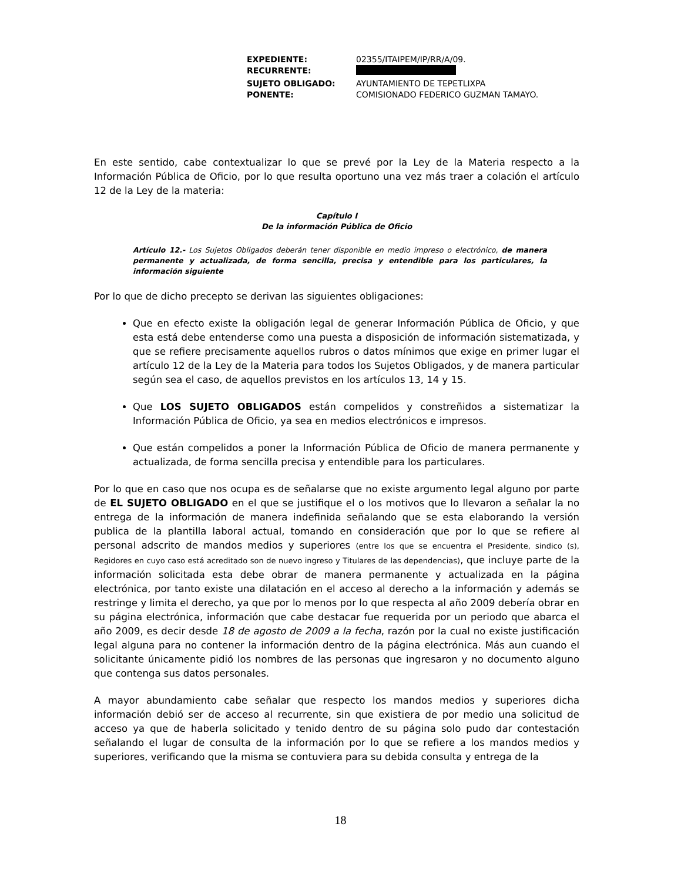| EXPEDIENTE: | 02355/ITAIPEM/IP/RR/A/09. |
| RECURRENTE: | |
| SUJETO OBLIGADO: | AYUNTAMIENTO DE TEPETLIXPA |
| PONENTE: | COMISIONADO FEDERICO GUZMAN TAMAYO. |
En este sentido, cabe contextualizar lo que se prevé por la Ley de la Materia respecto a la Información Pública de Oficio, por lo que resulta oportuno una vez más traer a colación el artículo 12 de la Ley de la materia:
Capítulo I
De la información Pública de Oficio
Artículo 12.- Los Sujetos Obligados deberán tener disponible en medio impreso o electrónico, de manera permanente y actualizada, de forma sencilla, precisa y entendible para los particulares, la información siguiente
Por lo que de dicho precepto se derivan las siguientes obligaciones:
Que en efecto existe la obligación legal de generar Información Pública de Oficio, y que esta está debe entenderse como una puesta a disposición de información sistematizada, y que se refiere precisamente aquellos rubros o datos mínimos que exige en primer lugar el artículo 12 de la Ley de la Materia para todos los Sujetos Obligados, y de manera particular según sea el caso, de aquellos previstos en los artículos 13, 14 y 15.
Que LOS SUJETO OBLIGADOS están compelidos y constreñidos a sistematizar la Información Pública de Oficio, ya sea en medios electrónicos e impresos.
Que están compelidos a poner la Información Pública de Oficio de manera permanente y actualizada, de forma sencilla precisa y entendible para los particulares.
Por lo que en caso que nos ocupa es de señalarse que no existe argumento legal alguno por parte de EL SUJETO OBLIGADO en el que se justifique el o los motivos que lo llevaron a señalar la no entrega de la información de manera indefinida señalando que se esta elaborando la versión publica de la plantilla laboral actual, tomando en consideración que por lo que se refiere al personal adscrito de mandos medios y superiores (entre los que se encuentra el Presidente, sindico (s), Regidores en cuyo caso está acreditado son de nuevo ingreso y Titulares de las dependencias), que incluye parte de la información solicitada esta debe obrar de manera permanente y actualizada en la página electrónica, por tanto existe una dilatación en el acceso al derecho a la información y además se restringe y limita el derecho, ya que por lo menos por lo que respecta al año 2009 debería obrar en su página electrónica, información que cabe destacar fue requerida por un periodo que abarca el año 2009, es decir desde 18 de agosto de 2009 a la fecha, razón por la cual no existe justificación legal alguna para no contener la información dentro de la página electrónica. Más aun cuando el solicitante únicamente pidió los nombres de las personas que ingresaron y no documento alguno que contenga sus datos personales.
A mayor abundamiento cabe señalar que respecto los mandos medios y superiores dicha información debió ser de acceso al recurrente, sin que existiera de por medio una solicitud de acceso ya que de haberla solicitado y tenido dentro de su página solo pudo dar contestación señalando el lugar de consulta de la información por lo que se refiere a los mandos medios y superiores, verificando que la misma se contuviera para su debida consulta y entrega de la
18